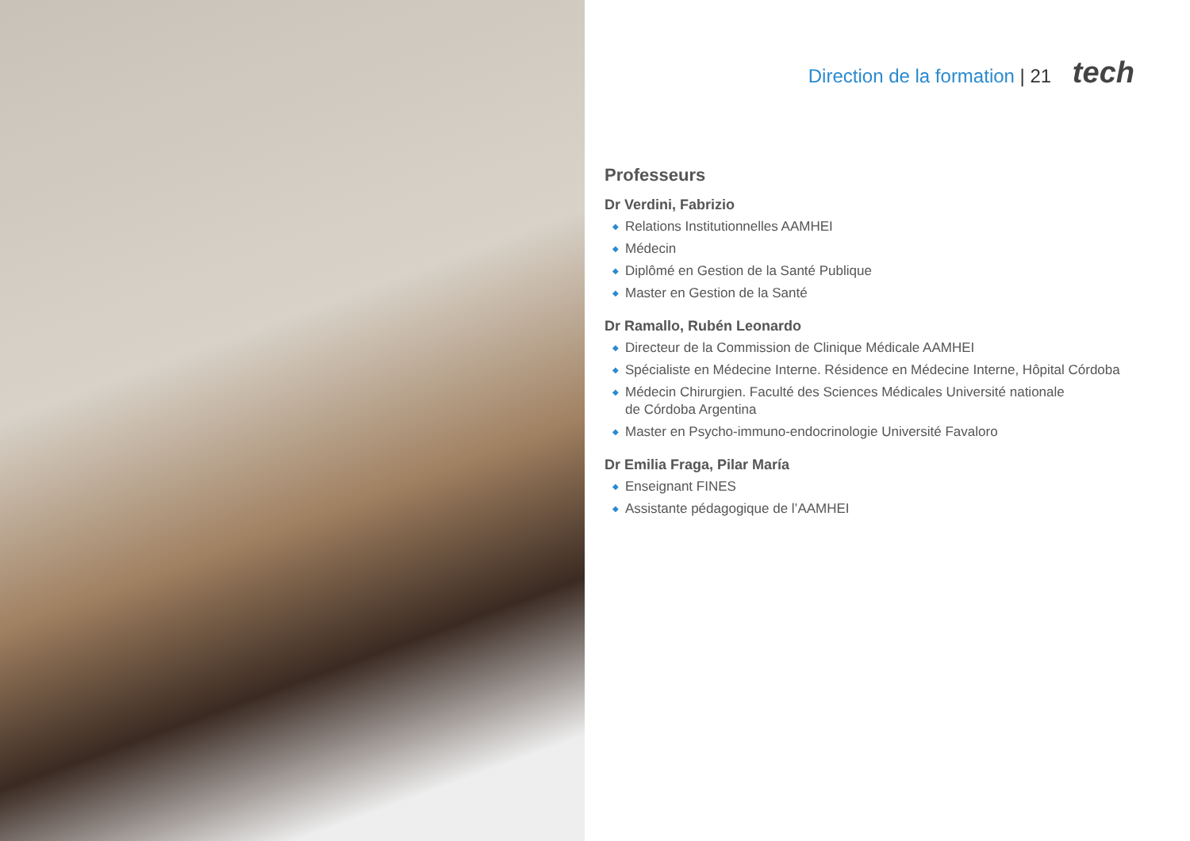Direction de la formation | 21 tech
Professeurs
Dr Verdini, Fabrizio
◆ Relations Institutionnelles AAMHEI
◆ Médecin
◆ Diplômé en Gestion de la Santé Publique
◆ Master en Gestion de la Santé
Dr Ramallo, Rubén Leonardo
◆ Directeur de la Commission de Clinique Médicale AAMHEI
◆ Spécialiste en Médecine Interne. Résidence en Médecine Interne, Hôpital Córdoba
◆ Médecin Chirurgien. Faculté des Sciences Médicales Université nationale
de Córdoba Argentina
◆ Master en Psycho-immuno-endocrinologie Université Favaloro
Dr Emilia Fraga, Pilar María
◆ Enseignant FINES
◆ Assistante pédagogique de l’AAMHEI